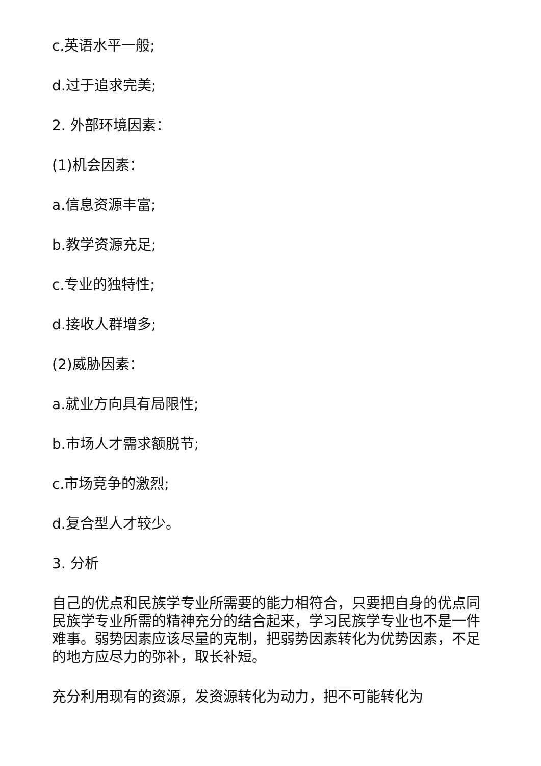c.英语水平一般;
d.过于追求完美;
2. 外部环境因素：
(1)机会因素：
a.信息资源丰富;
b.教学资源充足;
c.专业的独特性;
d.接收人群增多;
(2)威胁因素：
a.就业方向具有局限性;
b.市场人才需求额脱节;
c.市场竞争的激烈;
d.复合型人才较少。
3. 分析
自己的优点和民族学专业所需要的能力相符合，只要把自身的优点同民族学专业所需的精神充分的结合起来，学习民族学专业也不是一件难事。弱势因素应该尽量的克制，把弱势因素转化为优势因素，不足的地方应尽力的弥补，取长补短。
充分利用现有的资源，发资源转化为动力，把不可能转化为